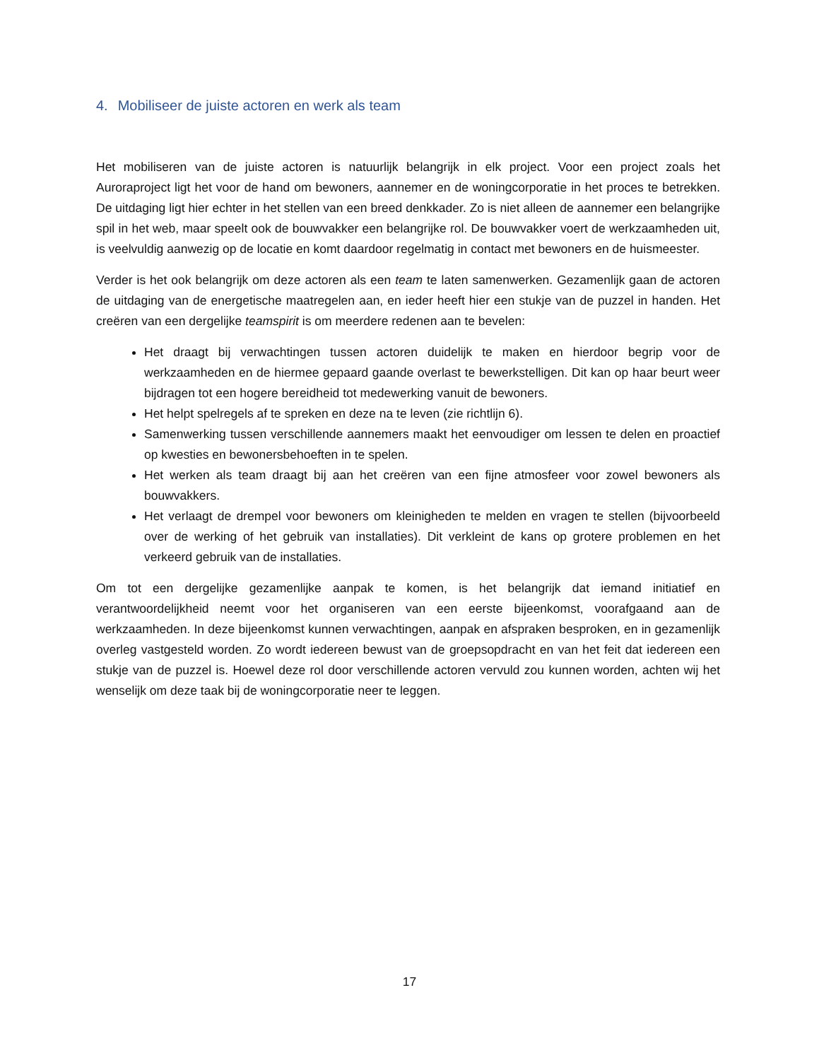4. Mobiliseer de juiste actoren en werk als team
Het mobiliseren van de juiste actoren is natuurlijk belangrijk in elk project. Voor een project zoals het Auroraproject ligt het voor de hand om bewoners, aannemer en de woningcorporatie in het proces te betrekken. De uitdaging ligt hier echter in het stellen van een breed denkkader. Zo is niet alleen de aannemer een belangrijke spil in het web, maar speelt ook de bouwvakker een belangrijke rol. De bouwvakker voert de werkzaamheden uit, is veelvuldig aanwezig op de locatie en komt daardoor regelmatig in contact met bewoners en de huismeester.
Verder is het ook belangrijk om deze actoren als een team te laten samenwerken. Gezamenlijk gaan de actoren de uitdaging van de energetische maatregelen aan, en ieder heeft hier een stukje van de puzzel in handen. Het creëren van een dergelijke teamspirit is om meerdere redenen aan te bevelen:
Het draagt bij verwachtingen tussen actoren duidelijk te maken en hierdoor begrip voor de werkzaamheden en de hiermee gepaard gaande overlast te bewerkstelligen. Dit kan op haar beurt weer bijdragen tot een hogere bereidheid tot medewerking vanuit de bewoners.
Het helpt spelregels af te spreken en deze na te leven (zie richtlijn 6).
Samenwerking tussen verschillende aannemers maakt het eenvoudiger om lessen te delen en proactief op kwesties en bewonersbehoeften in te spelen.
Het werken als team draagt bij aan het creëren van een fijne atmosfeer voor zowel bewoners als bouwvakkers.
Het verlaagt de drempel voor bewoners om kleinigheden te melden en vragen te stellen (bijvoorbeeld over de werking of het gebruik van installaties). Dit verkleint de kans op grotere problemen en het verkeerd gebruik van de installaties.
Om tot een dergelijke gezamenlijke aanpak te komen, is het belangrijk dat iemand initiatief en verantwoordelijkheid neemt voor het organiseren van een eerste bijeenkomst, voorafgaand aan de werkzaamheden. In deze bijeenkomst kunnen verwachtingen, aanpak en afspraken besproken, en in gezamenlijk overleg vastgesteld worden. Zo wordt iedereen bewust van de groepsopdracht en van het feit dat iedereen een stukje van de puzzel is. Hoewel deze rol door verschillende actoren vervuld zou kunnen worden, achten wij het wenselijk om deze taak bij de woningcorporatie neer te leggen.
17